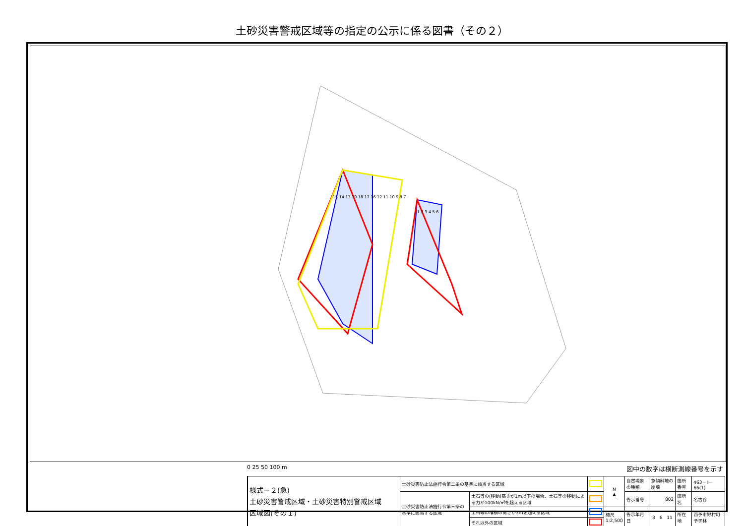土砂災害警戒区域等の指定の公示に係る図書（その２）
15 14 13 19 18 17 16 12 11 10 9 8 7
1 2 3 4 5 6
0 25 50 100 m 図中の数字は横断測線番号を示す
| 様式－２(急) 土砂災害警戒区域・土砂災害特別警戒区域 区域図(その１) | 土砂災害防止法施行令第二条の基準に該当する区域 | | | N ▲ | 自然現象の種類 | 急傾斜地の崩壊 | 箇所番号 | 463－Ⅱ－66(1) |
| | 土砂災害防止法施行令第三条の基準に該当する区域 | 土石等の(移動)高さが1m以下の場合、土石等の移動による力が100kN/㎡を超える区域 | | | 告示番号 | 802 | 箇所名 | 名古谷 |
| | | 土石等の堆積の高さが3mを超える区域 | | 縮尺 1:2,500 | 告示年月日 | 3 6 11 | 所在地 | 西予市野村町予子林 |
| | | それ以外の区域 | | | | | | |